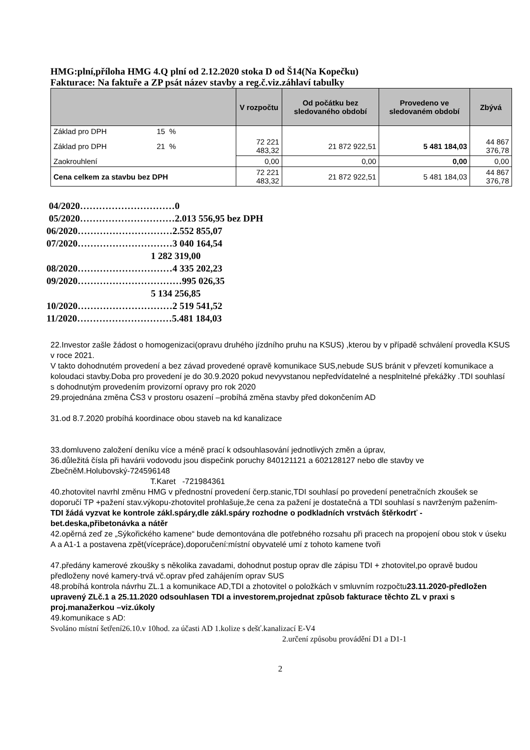HMG:plní,příloha HMG 4.Q plní od 2.12.2020 stoka D od Š14(Na Kopečku)
Fakturace: Na faktuře a ZP psát název stavby a reg.č.viz.záhlaví tabulky
| | V rozpočtu | Od počátku bez sledovaného období | Provedeno ve sledovaném období | Zbývá |
| --- | --- | --- | --- | --- |
| Základ pro DPH 15 % | | | | |
| Základ pro DPH 21 % | 72 221 483,32 | 21 872 922,51 | 5 481 184,03 | 44 867 376,78 |
| Zaokrouhlení | 0,00 | 0,00 | 0,00 | 0,00 |
| Cena celkem za stavbu bez DPH | 72 221 483,32 | 21 872 922,51 | 5 481 184,03 | 44 867 376,78 |
04/2020…………………………0
05/2020…………………………2.013 556,95 bez DPH
06/2020…………………………2.552 855,07
07/2020…………………………3 040 164,54
1 282 319,00
08/2020…………………………4 335 202,23
09/2020……………………………995 026,35
5 134 256,85
10/2020…………………………2 519 541,52
11/2020…………………………5.481 184,03
22.Investor zašle žádost o homogenizaci(opravu druhého jízdního pruhu na KSUS) ,kterou by v případě schválení provedla KSUS v roce 2021.
V takto dohodnutém provedení a bez závad provedené opravě komunikace SUS,nebude SUS bránit v převzetí komunikace a koloudaci stavby.Doba pro provedení je do 30.9.2020 pokud nevyvstanou nepředvídatelné a nesplnitelné překážky .TDI souhlasí s dohodnutým provedením provizorní opravy pro rok 2020
29.projednána změna ČS3 v prostoru osazení –probíhá změna stavby před dokončením AD
31.od 8.7.2020 probíhá koordinace obou staveb na kd kanalizace
33.domluveno založení deníku více a méně prací k odsouhlasování jednotlivých změn a úprav,
36.důležitá čísla při havárii vodovodu jsou dispečink poruchy 840121121 a 602128127 nebo dle stavby ve ZbečněM.Holubovský-724596148
T.Karet -721984361
40.zhotovitel navrhl změnu HMG v přednostní provedení čerp.stanic,TDI souhlasí po provedení penetračních zkoušek se doporučí TP +pažení stav.výkopu-zhotovitel prohlašuje,že cena za pažení je dostatečná a TDI souhlasí s navrženým pažením-TDI žádá vyzvat ke kontrole zákl.spáry,dle zákl.spáry rozhodne o podkladních vrstvách štěrkodrť - bet.deska,přibetonávka a nátěr
42.opěrná zeď ze „Sýkořického kamene“ bude demontována dle potřebného rozsahu při pracech na propojení obou stok v úseku A a A1-1 a postavena zpět(vícepráce),doporučení:místní obyvatelé umí z tohoto kamene tvoři
47.předány kamerové zkoušky s několika zavadami, dohodnut postup oprav dle zápisu TDI + zhotovitel,po opravě budou předloženy nové kamery-trvá vč.oprav před zahájením oprav SUS
48.probíhá kontrola návrhu ZL.1 a komunikace AD,TDI a zhotovitel o položkách v smluvním rozpočtu23.11.2020-předložen upravený ZLč.1 a 25.11.2020 odsouhlasen TDI a investorem,projednat způsob fakturace těchto ZL v praxi s proj.manažerkou –viz.úkoly
49.komunikace s AD:
Svoláno místní šetření26.10.v 10hod. za účasti AD 1.kolize s dešť.kanalizací E-V4
2.určení způsobu provádění D1 a D1-1
2